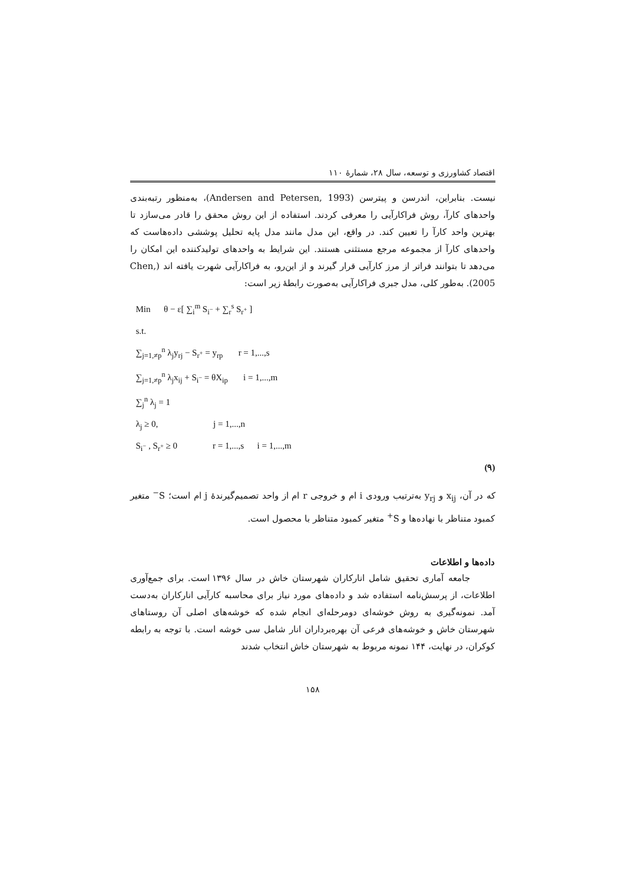اقتصاد کشاورزی و توسعه، سال ۲۸، شمارهٔ ۱۱۰
نیست. بنابراین، اندرسن و پیترسن (Andersen and Petersen, 1993)، به‌منظور رتبه‌بندی واحدهای کارآ، روش فراکارآیی را معرفی کردند. استفاده از این روش محقق را قادر می‌سازد تا بهترین واحد کارآ را تعیین کند. در واقع، این مدل مانند مدل پایه تحلیل پوششی داده‌هاست که واحدهای کارآ از مجموعه مرجع مستثنی هستند. این شرایط به واحدهای تولیدکننده این امکان را می‌دهد تا بتوانند فراتر از مرز کارآیی قرار گیرند و از این‌رو، به فراکارآیی شهرت یافته اند (Chen, 2005). به‌طور کلی، مدل جبری فراکارآیی به‌صورت رابطهٔ زیر است:
Min θ − ε[ ∑<sub>i</sub><sup>m</sup> S<sub>i<sup>−</sup></sub> + ∑<sub>r</sub><sup>s</sup> S<sub>r<sup>+</sup></sub> ]
s.t.
∑<sub>j=1,≠p</sub><sup>n</sup> λ<sub>j</sub>y<sub>rj</sub> − S<sub>r<sup>+</sup></sub> = y<sub>rp</sub> r = 1,...,s
∑<sub>j=1,≠p</sub><sup>n</sup> λ<sub>j</sub>x<sub>ij</sub> + S<sub>i<sup>−</sup></sub> = θX<sub>ip</sub> i = 1,...,m
∑<sub>j</sub><sup>n</sup> λ<sub>j</sub> = 1
λ<sub>j</sub> ≥ 0, j = 1,...,n
S<sub>i<sup>−</sup></sub> , S<sub>r<sup>+</sup></sub> ≥ 0 r = 1,...,s i = 1,...,m
(۹)
که در آن، x<sub>ij</sub> و y<sub>rj</sub> به‌ترتیب ورودی i ام و خروجی r ام از واحد تصمیم‌گیرندهٔ j ام است؛ S<sup>−</sup> متغیر کمبود متناظر با نهاده‌ها و S<sup>+</sup> متغیر کمبود متناظر با محصول است.
داده‌ها و اطلاعات
جامعه آماری تحقیق شامل انارکاران شهرستان خاش در سال ۱۳۹۶ است. برای جمع‌آوری اطلاعات، از پرسش‌نامه استفاده شد و داده‌های مورد نیاز برای محاسبه کارآیی انارکاران به‌دست آمد. نمونه‌گیری به روش خوشه‌ای دومرحله‌ای انجام شده که خوشه‌های اصلی آن روستاهای شهرستان خاش و خوشه‌های فرعی آن بهره‌برداران انار شامل سی خوشه است. با توجه به رابطه کوکران، در نهایت، ۱۴۴ نمونه مربوط به شهرستان خاش انتخاب شدند
۱۵۸